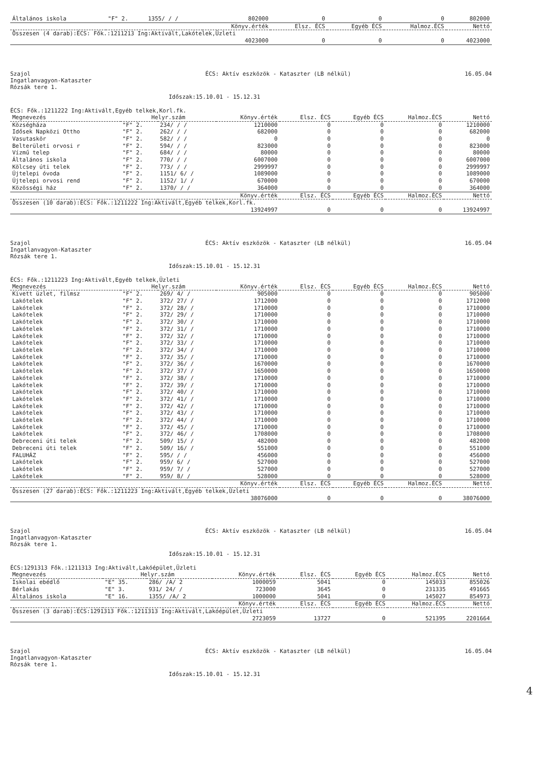| Általános iskola | "F" 2. | 1355/ / / | 802000 | 0 | 0 | 0 | 802000 |
| | | | Könyv.érték | Elsz. ÉCS | Egyéb ÉCS | Halmoz.ÉCS | Nettó |
| Összesen (4 darab):ÉCS: Fők.:1211213 Ing:Aktivált,Lakótelek,Üzleti | | | | | | | |
| | | | 4023000 | 0 | 0 | 0 | 4023000 |
Szajol
Ingatlanvagyon-Kataszter
Rózsák tere 1.
ÉCS: Aktív eszközök - Kataszter (LB nélkül)
16.05.04
Időszak:15.10.01 - 15.12.31
ÉCS: Fők.:1211222 Ing:Aktivált,Egyéb telkek,Korl.fk.
| Megnevezés | Helyr.szám | | Könyv.érték | Elsz. ÉCS | Egyéb ÉCS | Halmoz.ÉCS | Nettó |
| --- | --- | --- | --- | --- | --- | --- | --- |
| Községháza | "F" 2. | 234/ / / | 1210000 | 0 | 0 | 0 | 1210000 |
| Idősek Napközi Ottho | "F" 2. | 262/ / / | 682000 | 0 | 0 | 0 | 682000 |
| Vasutaskör | "F" 2. | 582/ / / | 0 | 0 | 0 | 0 | 0 |
| Belterületi orvosi r | "F" 2. | 594/ / / | 823000 | 0 | 0 | 0 | 823000 |
| Vízmű telep | "F" 2. | 684/ / / | 80000 | 0 | 0 | 0 | 80000 |
| Általános iskola | "F" 2. | 770/ / / | 6007000 | 0 | 0 | 0 | 6007000 |
| Kölcsey úti telek | "F" 2. | 773/ / / | 2999997 | 0 | 0 | 0 | 2999997 |
| Újtelepi óvoda | "F" 2. | 1151/ 6/ / | 1089000 | 0 | 0 | 0 | 1089000 |
| Újtelepi orvosi rend | "F" 2. | 1152/ 1/ / | 670000 | 0 | 0 | 0 | 670000 |
| Közösségi ház | "F" 2. | 1370/ / / | 364000 | 0 | 0 | 0 | 364000 |
| | | | Könyv.érték | Elsz. ÉCS | Egyéb ÉCS | Halmoz.ÉCS | Nettó |
| Összesen (10 darab):ÉCS: Fők.:1211222 Ing:Aktivált,Egyéb telkek,Korl.fk. | | | | | | | |
| | | | 13924997 | 0 | 0 | 0 | 13924997 |
Szajol
Ingatlanvagyon-Kataszter
Rózsák tere 1.
ÉCS: Aktív eszközök - Kataszter (LB nélkül)
16.05.04
Időszak:15.10.01 - 15.12.31
ÉCS: Fők.:1211223 Ing:Aktivált,Egyéb telkek,Üzleti
| Megnevezés | Helyr.szám | | Könyv.érték | Elsz. ÉCS | Egyéb ÉCS | Halmoz.ÉCS | Nettó |
| --- | --- | --- | --- | --- | --- | --- | --- |
| Kivett üzlet, filmsz | "F" 2. | 269/ 4/ / | 905000 | 0 | 0 | 0 | 905000 |
| Lakótelek | "F" 2. | 372/ 27/ / | 1712000 | 0 | 0 | 0 | 1712000 |
| Lakótelek | "F" 2. | 372/ 28/ / | 1710000 | 0 | 0 | 0 | 1710000 |
| Lakótelek | "F" 2. | 372/ 29/ / | 1710000 | 0 | 0 | 0 | 1710000 |
| Lakótelek | "F" 2. | 372/ 30/ / | 1710000 | 0 | 0 | 0 | 1710000 |
| Lakótelek | "F" 2. | 372/ 31/ / | 1710000 | 0 | 0 | 0 | 1710000 |
| Lakótelek | "F" 2. | 372/ 32/ / | 1710000 | 0 | 0 | 0 | 1710000 |
| Lakótelek | "F" 2. | 372/ 33/ / | 1710000 | 0 | 0 | 0 | 1710000 |
| Lakótelek | "F" 2. | 372/ 34/ / | 1710000 | 0 | 0 | 0 | 1710000 |
| Lakótelek | "F" 2. | 372/ 35/ / | 1710000 | 0 | 0 | 0 | 1710000 |
| Lakótelek | "F" 2. | 372/ 36/ / | 1670000 | 0 | 0 | 0 | 1670000 |
| Lakótelek | "F" 2. | 372/ 37/ / | 1650000 | 0 | 0 | 0 | 1650000 |
| Lakótelek | "F" 2. | 372/ 38/ / | 1710000 | 0 | 0 | 0 | 1710000 |
| Lakótelek | "F" 2. | 372/ 39/ / | 1710000 | 0 | 0 | 0 | 1710000 |
| Lakótelek | "F" 2. | 372/ 40/ / | 1710000 | 0 | 0 | 0 | 1710000 |
| Lakótelek | "F" 2. | 372/ 41/ / | 1710000 | 0 | 0 | 0 | 1710000 |
| Lakótelek | "F" 2. | 372/ 42/ / | 1710000 | 0 | 0 | 0 | 1710000 |
| Lakótelek | "F" 2. | 372/ 43/ / | 1710000 | 0 | 0 | 0 | 1710000 |
| Lakótelek | "F" 2. | 372/ 44/ / | 1710000 | 0 | 0 | 0 | 1710000 |
| Lakótelek | "F" 2. | 372/ 45/ / | 1710000 | 0 | 0 | 0 | 1710000 |
| Lakótelek | "F" 2. | 372/ 46/ / | 1708000 | 0 | 0 | 0 | 1708000 |
| Debreceni úti telek | "F" 2. | 509/ 15/ / | 482000 | 0 | 0 | 0 | 482000 |
| Debreceni úti telek | "F" 2. | 509/ 16/ / | 551000 | 0 | 0 | 0 | 551000 |
| FALUHÁZ | "F" 2. | 595/ / / | 456000 | 0 | 0 | 0 | 456000 |
| Lakótelek | "F" 2. | 959/ 6/ / | 527000 | 0 | 0 | 0 | 527000 |
| Lakótelek | "F" 2. | 959/ 7/ / | 527000 | 0 | 0 | 0 | 527000 |
| Lakótelek | "F" 2. | 959/ 8/ / | 528000 | 0 | 0 | 0 | 528000 |
| | | | Könyv.érték | Elsz. ÉCS | Egyéb ÉCS | Halmoz.ÉCS | Nettó |
| Összesen (27 darab):ÉCS: Fők.:1211223 Ing:Aktivált,Egyéb telkek,Üzleti | | | | | | | |
| | | | 38076000 | 0 | 0 | 0 | 38076000 |
Szajol
Ingatlanvagyon-Kataszter
Rózsák tere 1.
ÉCS: Aktív eszközök - Kataszter (LB nélkül)
16.05.04
Időszak:15.10.01 - 15.12.31
ÉCS:1291313 Fők.:1211313 Ing:Aktivált,Lakóépület,Üzleti
| Megnevezés | Helyr.szám | | Könyv.érték | Elsz. ÉCS | Egyéb ÉCS | Halmoz.ÉCS | Nettó |
| --- | --- | --- | --- | --- | --- | --- | --- |
| Iskolai ebédlő | "E" 35. | 286/ /A/ 2 | 1000059 | 5041 | 0 | 145033 | 855026 |
| Bérlakás | "E" 3. | 931/ 24/ / | 723000 | 3645 | 0 | 231335 | 491665 |
| Általános iskola | "E" 16. | 1355/ /A/ 2 | 1000000 | 5041 | 0 | 145027 | 854973 |
| | | | Könyv.érték | Elsz. ÉCS | Egyéb ÉCS | Halmoz.ÉCS | Nettó |
| Összesen (3 darab):ÉCS:1291313 Fők.:1211313 Ing:Aktivált,Lakóépület,Üzleti | | | | | | | |
| | | | 2723059 | 13727 | 0 | 521395 | 2201664 |
Szajol
Ingatlanvagyon-Kataszter
Rózsák tere 1.
ÉCS: Aktív eszközök - Kataszter (LB nélkül)
16.05.04
Időszak:15.10.01 - 15.12.31
4